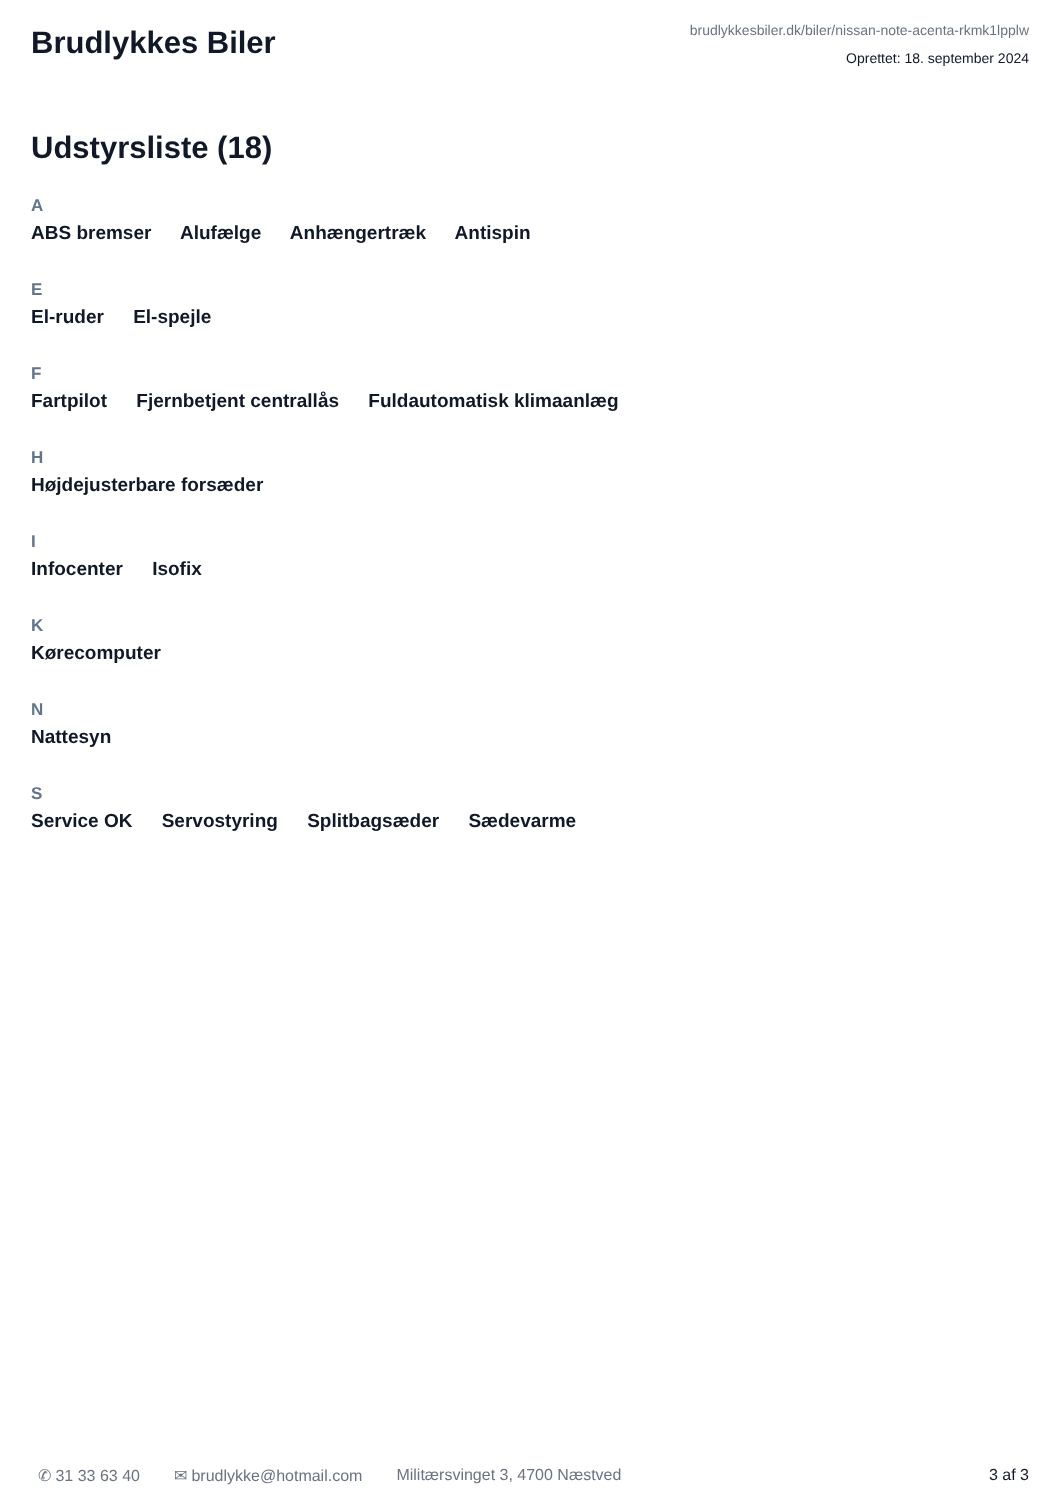Brudlykkes Biler
brudlykkesbiler.dk/biler/nissan-note-acenta-rkmk1lpplw
Oprettet: 18. september 2024
Udstyrsliste (18)
A
ABS bremser Alufælge Anhængertræk Antispin
E
El-ruder El-spejle
F
Fartpilot Fjernbetjent centrallås Fuldautomatisk klimaanlæg
H
Højdejusterbare forsæder
I
Infocenter Isofix
K
Kørecomputer
N
Nattesyn
S
Service OK Servostyring Splitbagsæder Sædevarme
✆ 31 33 63 40 ✉ brudlykke@hotmail.com Militærsvinget 3, 4700 Næstved 3 af 3